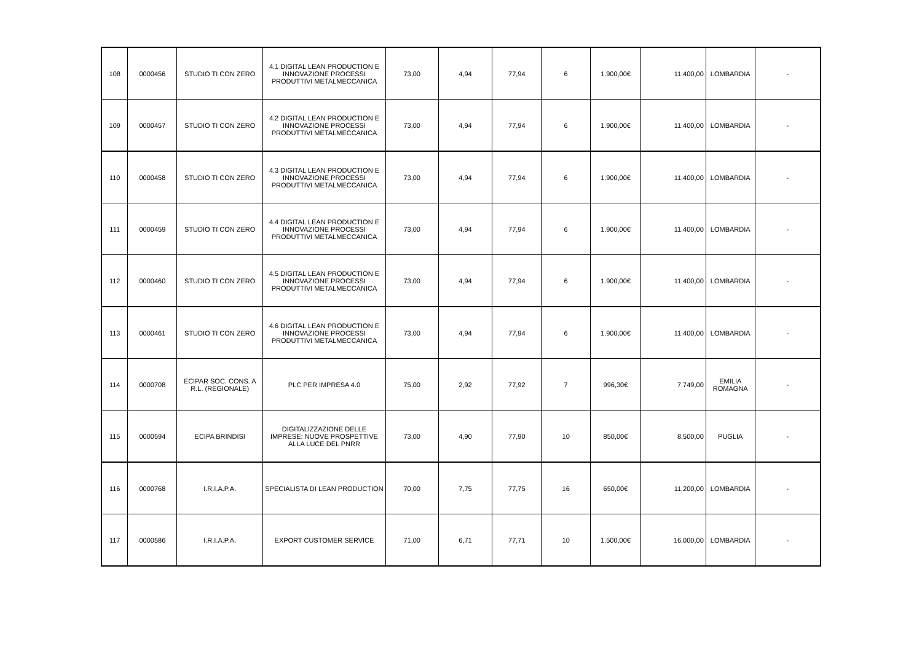| 108 | 0000456 | STUDIO TI CON ZERO | 4.1 DIGITAL LEAN PRODUCTION E INNOVAZIONE PROCESSI PRODUTTIVI METALMECCANICA | 73,00 | 4,94 | 77,94 | 6 | 1.900,00€ | 11.400,00 | LOMBARDIA | - |
| 109 | 0000457 | STUDIO TI CON ZERO | 4.2 DIGITAL LEAN PRODUCTION E INNOVAZIONE PROCESSI PRODUTTIVI METALMECCANICA | 73,00 | 4,94 | 77,94 | 6 | 1.900,00€ | 11.400,00 | LOMBARDIA | - |
| 110 | 0000458 | STUDIO TI CON ZERO | 4.3 DIGITAL LEAN PRODUCTION E INNOVAZIONE PROCESSI PRODUTTIVI METALMECCANICA | 73,00 | 4,94 | 77,94 | 6 | 1.900,00€ | 11.400,00 | LOMBARDIA | - |
| 111 | 0000459 | STUDIO TI CON ZERO | 4.4 DIGITAL LEAN PRODUCTION E INNOVAZIONE PROCESSI PRODUTTIVI METALMECCANICA | 73,00 | 4,94 | 77,94 | 6 | 1.900,00€ | 11.400,00 | LOMBARDIA | - |
| 112 | 0000460 | STUDIO TI CON ZERO | 4.5 DIGITAL LEAN PRODUCTION E INNOVAZIONE PROCESSI PRODUTTIVI METALMECCANICA | 73,00 | 4,94 | 77,94 | 6 | 1.900,00€ | 11.400,00 | LOMBARDIA | - |
| 113 | 0000461 | STUDIO TI CON ZERO | 4.6 DIGITAL LEAN PRODUCTION E INNOVAZIONE PROCESSI PRODUTTIVI METALMECCANICA | 73,00 | 4,94 | 77,94 | 6 | 1.900,00€ | 11.400,00 | LOMBARDIA | - |
| 114 | 0000708 | ECIPAR SOC. CONS. A R.L. (REGIONALE) | PLC PER IMPRESA 4.0 | 75,00 | 2,92 | 77,92 | 7 | 996,30€ | 7.749,00 | EMILIA ROMAGNA | - |
| 115 | 0000594 | ECIPA BRINDISI | DIGITALIZZAZIONE DELLE IMPRESE: NUOVE PROSPETTIVE ALLA LUCE DEL PNRR | 73,00 | 4,90 | 77,90 | 10 | 850,00€ | 8.500,00 | PUGLIA | - |
| 116 | 0000768 | I.R.I.A.P.A. | SPECIALISTA DI LEAN PRODUCTION | 70,00 | 7,75 | 77,75 | 16 | 650,00€ | 11.200,00 | LOMBARDIA | - |
| 117 | 0000586 | I.R.I.A.P.A. | EXPORT CUSTOMER SERVICE | 71,00 | 6,71 | 77,71 | 10 | 1.500,00€ | 16.000,00 | LOMBARDIA | - |